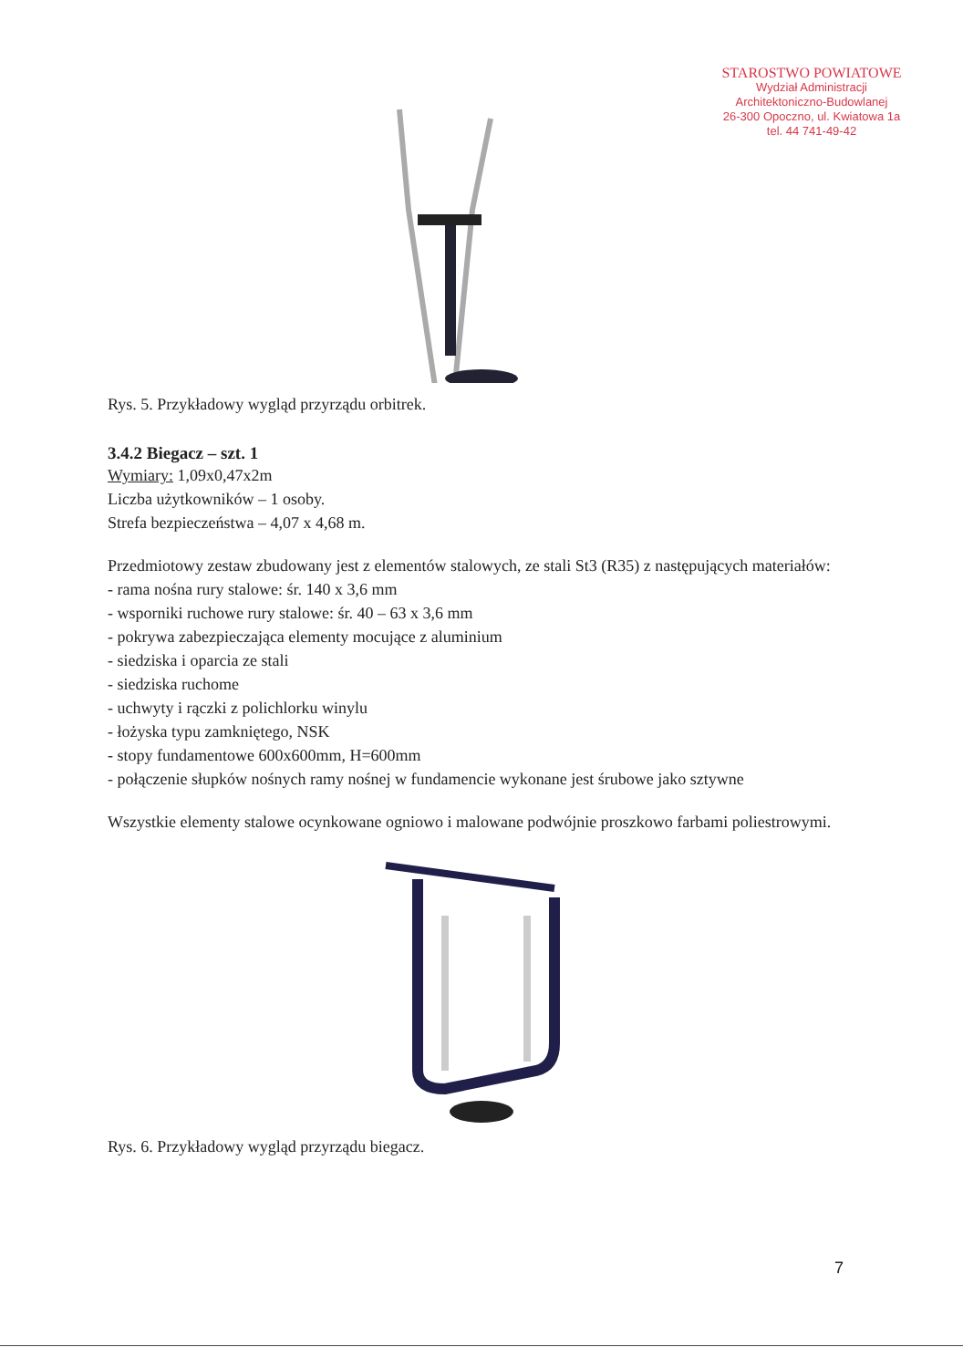STAROSTWO POWIATOWE
Wydział Administracji
Architektoniczno-Budowlanej
26-300 Opoczno, ul. Kwiatowa 1a
tel. 44 741-49-42
Rys. 5. Przykładowy wygląd przyrządu orbitrek.
3.4.2 Biegacz – szt. 1
Wymiary: 1,09x0,47x2m
Liczba użytkowników – 1 osoby.
Strefa bezpieczeństwa – 4,07 x 4,68 m.
Przedmiotowy zestaw zbudowany jest z elementów stalowych, ze stali St3 (R35) z następujących materiałów:
- rama nośna rury stalowe: śr. 140 x 3,6 mm
- wsporniki ruchowe rury stalowe: śr. 40 – 63 x 3,6 mm
- pokrywa zabezpieczająca elementy mocujące z aluminium
- siedziska i oparcia ze stali
- siedziska ruchome
- uchwyty i rączki z polichlorku winylu
- łożyska typu zamkniętego, NSK
- stopy fundamentowe 600x600mm, H=600mm
- połączenie słupków nośnych ramy nośnej w fundamencie wykonane jest śrubowe jako sztywne
Wszystkie elementy stalowe ocynkowane ogniowo i malowane podwójnie proszkowo farbami poliestrowymi.
Rys. 6. Przykładowy wygląd przyrządu biegacz.
7